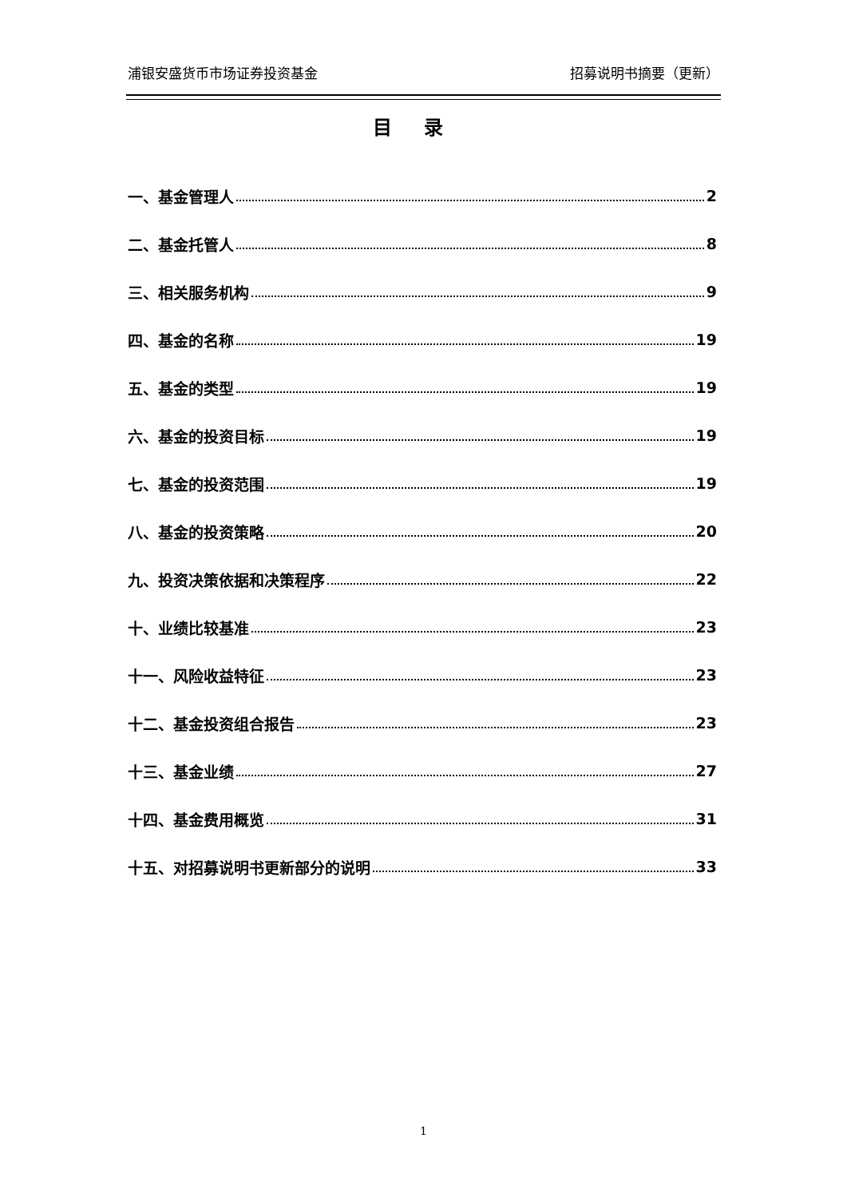浦银安盛货币市场证券投资基金 招募说明书摘要（更新）
目录
一、基金管理人 2
二、基金托管人 8
三、相关服务机构 9
四、基金的名称 19
五、基金的类型 19
六、基金的投资目标 19
七、基金的投资范围 19
八、基金的投资策略 20
九、投资决策依据和决策程序 22
十、业绩比较基准 23
十一、风险收益特征 23
十二、基金投资组合报告 23
十三、基金业绩 27
十四、基金费用概览 31
十五、对招募说明书更新部分的说明 33
1